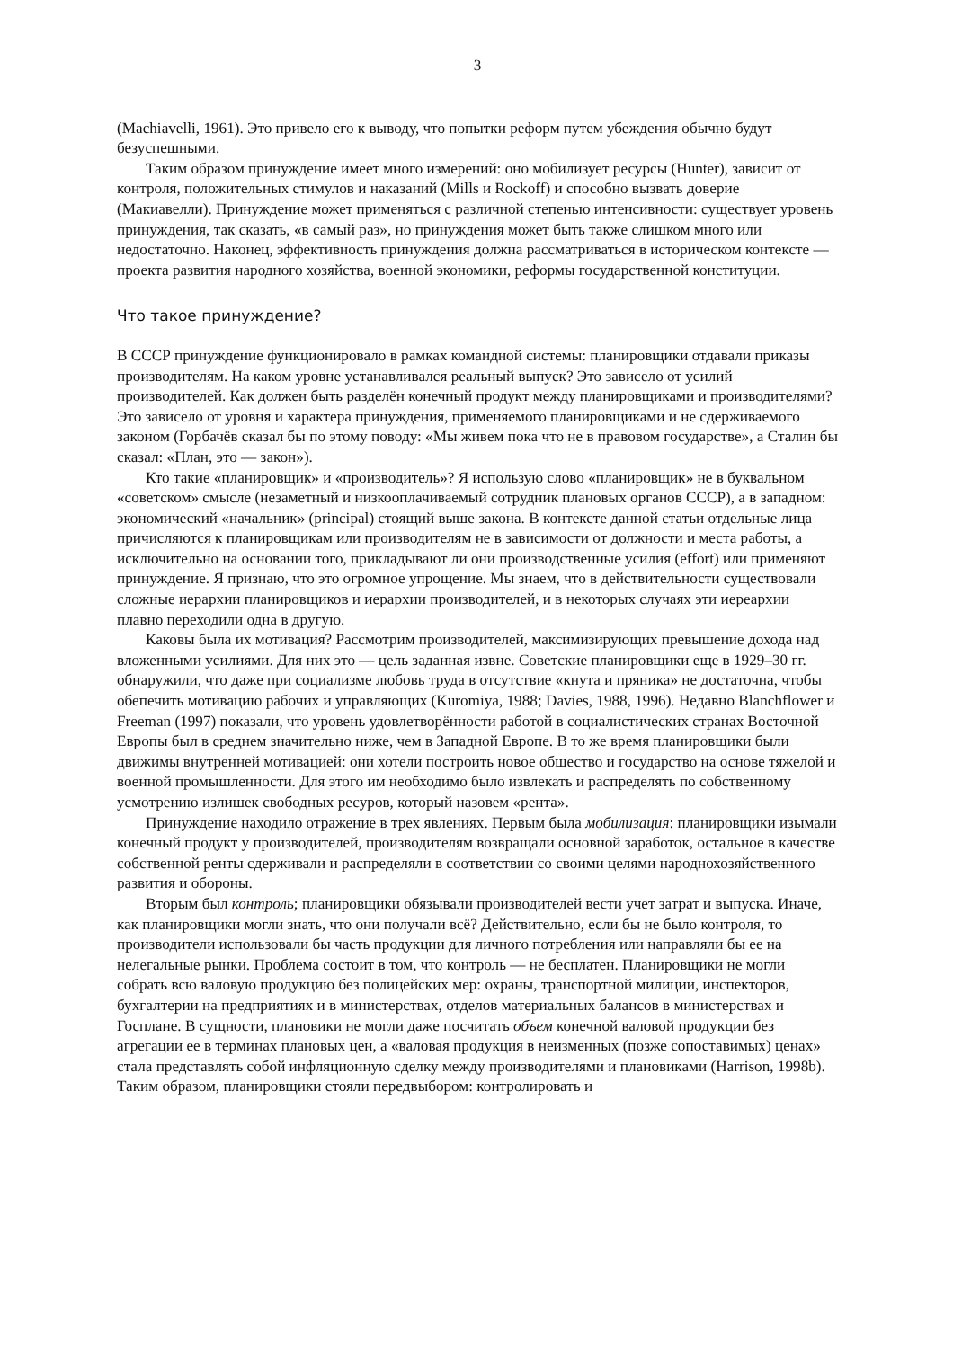3
(Machiavelli, 1961). Это привело его к выводу, что попытки реформ путем убеждения обычно будут безуспешными.
Таким образом принуждение имеет много измерений: оно мобилизует ресурсы (Hunter), зависит от контроля, положительных стимулов и наказаний (Mills и Rockoff) и способно вызвать доверие (Макиавелли). Принуждение может применяться с различной степенью интенсивности: существует уровень принуждения, так сказать, «в самый раз», но принуждения может быть также слишком много или недостаточно. Наконец, эффективность принуждения должна рассматриваться в историческом контексте — проекта развития народного хозяйства, военной экономики, реформы государственной конституции.
Что такое принуждение?
В СССР принуждение функционировало в рамках командной системы: планировщики отдавали приказы производителям. На каком уровне устанавливался реальный выпуск? Это зависело от усилий производителей. Как должен быть разделён конечный продукт между планировщиками и производителями? Это зависело от уровня и характера принуждения, применяемого планировщиками и не сдерживаемого законом (Горбачёв сказал бы по этому поводу: «Мы живем пока что не в правовом государстве», а Сталин бы сказал: «План, это — закон»).
Кто такие «планировщик» и «производитель»? Я использую слово «планировщик» не в буквальном «советском» смысле (незаметный и низкооплачиваемый сотрудник плановых органов СССР), а в западном: экономический «начальник» (principal) стоящий выше закона. В контексте данной статьи отдельные лица причисляются к планировщикам или производителям не в зависимости от должности и места работы, а исключительно на основании того, прикладывают ли они производственные усилия (effort) или применяют принуждение. Я признаю, что это огромное упрощение. Мы знаем, что в действительности существовали сложные иерархии планировщиков и иерархии производителей, и в некоторых случаях эти иереархии плавно переходили одна в другую.
Каковы была их мотивация? Рассмотрим производителей, максимизирующих превышение дохода над вложенными усилиями. Для них это — цель заданная извне. Советские планировщики еще в 1929–30 гг. обнаружили, что даже при социализме любовь труда в отсутствие «кнута и пряника» не достаточна, чтобы обепечить мотивацию рабочих и управляющих (Kuromiya, 1988; Davies, 1988, 1996). Недавно Blanchflower и Freeman (1997) показали, что уровень удовлетворённости работой в социалистических странах Восточной Европы был в среднем значительно ниже, чем в Западной Европе. В то же время планировщики были движимы внутренней мотивацией: они хотели построить новое общество и государство на основе тяжелой и военной промышленности. Для этого им необходимо было извлекать и распределять по собственному усмотрению излишек свободных ресуров, который назовем «рента».
Принуждение находило отражение в трех явлениях. Первым была мобилизация: планировщики изымали конечный продукт у производителей, производителям возвращали основной заработок, остальное в качестве собственной ренты сдерживали и распределяли в соответствии со своими целями народнохозяйственного развития и обороны.
Вторым был контроль; планировщики обязывали производителей вести учет затрат и выпуска. Иначе, как планировщики могли знать, что они получали всё? Действительно, если бы не было контроля, то производители использовали бы часть продукции для личного потребления или направляли бы ее на нелегальные рынки. Проблема состоит в том, что контроль — не бесплатен. Планировщики не могли собрать всю валовую продукцию без полицейских мер: охраны, транспортной милиции, инспекторов, бухгалтерии на предприятиях и в министерствах, отделов материальных балансов в министерствах и Госплане. В сущности, плановики не могли даже посчитать объем конечной валовой продукции без агрегации ее в терминах плановых цен, а «валовая продукция в неизменных (позже сопоставимых) ценах» стала представлять собой инфляционную сделку между производителями и плановиками (Harrison, 1998b). Таким образом, планировщики стояли передвыбором: контролировать и